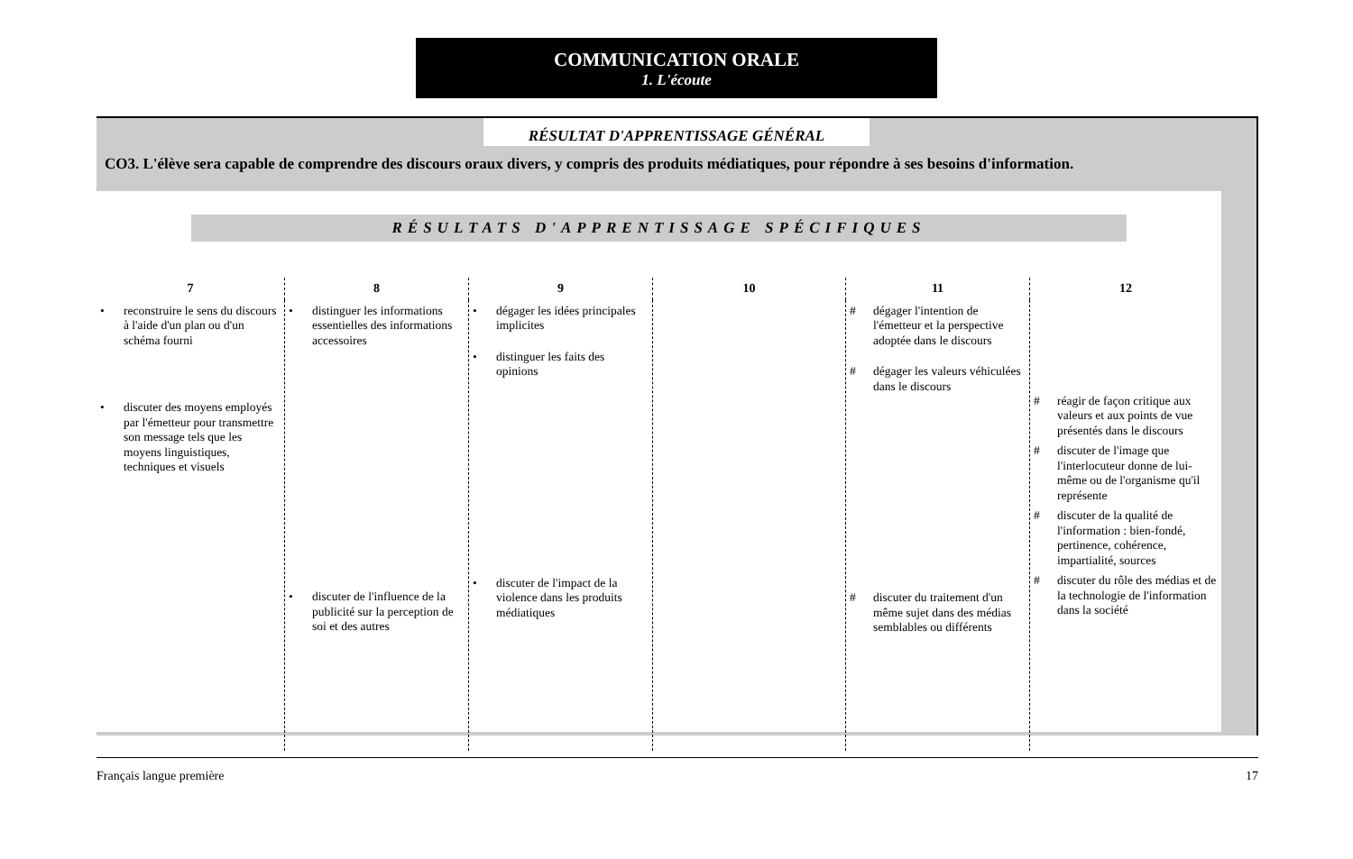COMMUNICATION ORALE
1. L'écoute
RÉSULTAT D'APPRENTISSAGE GÉNÉRAL
CO3. L'élève sera capable de comprendre des discours oraux divers, y compris des produits médiatiques, pour répondre à ses besoins d'information.
RÉSULTATS D'APPRENTISSAGE SPÉCIFIQUES
| 7 | 8 | 9 | 10 | 11 | 12 |
| --- | --- | --- | --- | --- | --- |
| • reconstruire le sens du discours à l'aide d'un plan ou d'un schéma fourni • discuter des moyens employés par l'émetteur pour transmettre son message tels que les moyens linguistiques, techniques et visuels | • distinguer les informations essentielles des informations accessoires • discuter de l'influence de la publicité sur la perception de soi et des autres | • dégager les idées principales implicites • distinguer les faits des opinions • discuter de l'impact de la violence dans les produits médiatiques | | # dégager l'intention de l'émetteur et la perspective adoptée dans le discours # dégager les valeurs véhiculées dans le discours # discuter du traitement d'un même sujet dans des médias semblables ou différents | # réagir de façon critique aux valeurs et aux points de vue présentés dans le discours # discuter de l'image que l'interlocuteur donne de lui-même ou de l'organisme qu'il représente # discuter de la qualité de l'information : bien-fondé, pertinence, cohérence, impartialité, sources # discuter du rôle des médias et de la technologie de l'information dans la société |
Français langue première 17